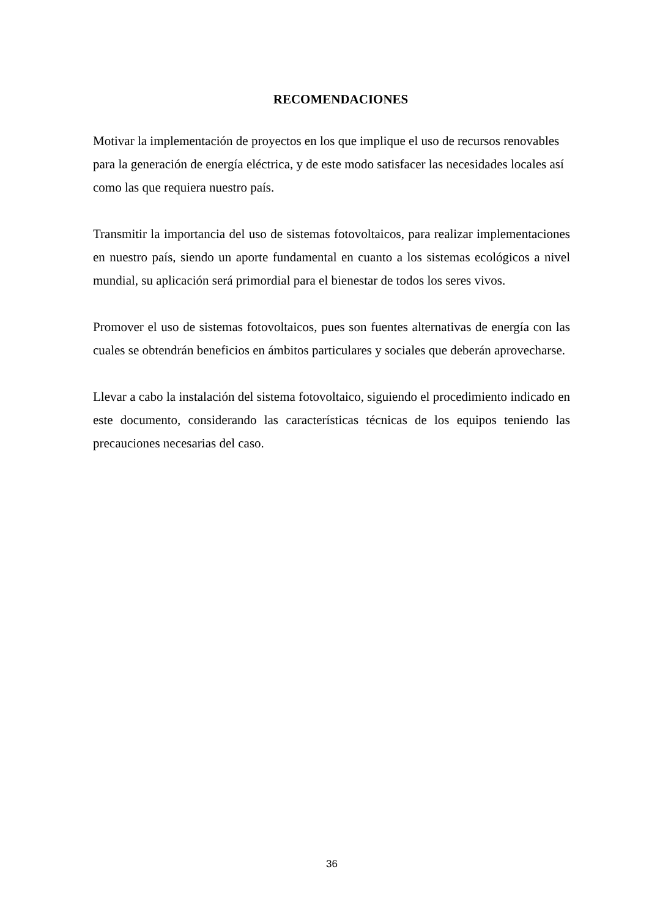RECOMENDACIONES
Motivar la implementación de proyectos en los que implique el uso de recursos renovables para la generación de energía eléctrica, y de este modo satisfacer las necesidades locales así como las que requiera nuestro país.
Transmitir la importancia del uso de sistemas fotovoltaicos, para realizar implementaciones en nuestro país, siendo un aporte fundamental en cuanto a los sistemas ecológicos a nivel mundial, su aplicación será primordial para el bienestar de todos los seres vivos.
Promover el uso de sistemas fotovoltaicos, pues son fuentes alternativas de energía con las cuales se obtendrán beneficios en ámbitos particulares y sociales que deberán aprovecharse.
Llevar a cabo la instalación del sistema fotovoltaico, siguiendo el procedimiento indicado en este documento, considerando las características técnicas de los equipos teniendo las precauciones necesarias del caso.
36